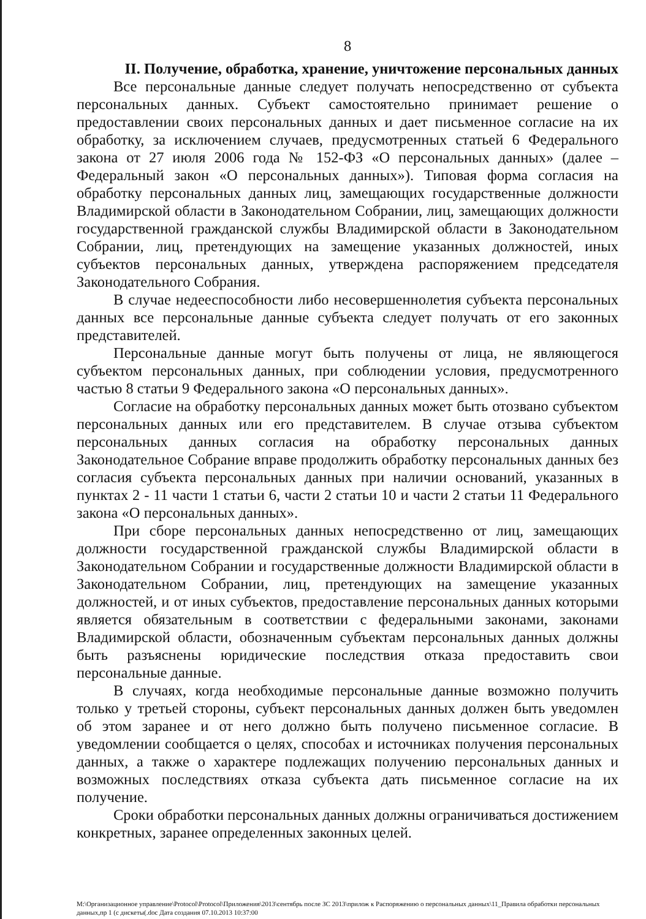8
II. Получение, обработка, хранение, уничтожение персональных данных
Все персональные данные следует получать непосредственно от субъекта персональных данных. Субъект самостоятельно принимает решение о предоставлении своих персональных данных и дает письменное согласие на их обработку, за исключением случаев, предусмотренных статьей 6 Федерального закона от 27 июля 2006 года № 152-ФЗ «О персональных данных» (далее – Федеральный закон «О персональных данных»). Типовая форма согласия на обработку персональных данных лиц, замещающих государственные должности Владимирской области в Законодательном Собрании, лиц, замещающих должности государственной гражданской службы Владимирской области в Законодательном Собрании, лиц, претендующих на замещение указанных должностей, иных субъектов персональных данных, утверждена распоряжением председателя Законодательного Собрания.
В случае недееспособности либо несовершеннолетия субъекта персональных данных все персональные данные субъекта следует получать от его законных представителей.
Персональные данные могут быть получены от лица, не являющегося субъектом персональных данных, при соблюдении условия, предусмотренного частью 8 статьи 9 Федерального закона «О персональных данных».
Согласие на обработку персональных данных может быть отозвано субъектом персональных данных или его представителем. В случае отзыва субъектом персональных данных согласия на обработку персональных данных Законодательное Собрание вправе продолжить обработку персональных данных без согласия субъекта персональных данных при наличии оснований, указанных в пунктах 2 - 11 части 1 статьи 6, части 2 статьи 10 и части 2 статьи 11 Федерального закона «О персональных данных».
При сборе персональных данных непосредственно от лиц, замещающих должности государственной гражданской службы Владимирской области в Законодательном Собрании и государственные должности Владимирской области в Законодательном Собрании, лиц, претендующих на замещение указанных должностей, и от иных субъектов, предоставление персональных данных которыми является обязательным в соответствии с федеральными законами, законами Владимирской области, обозначенным субъектам персональных данных должны быть разъяснены юридические последствия отказа предоставить свои персональные данные.
В случаях, когда необходимые персональные данные возможно получить только у третьей стороны, субъект персональных данных должен быть уведомлен об этом заранее и от него должно быть получено письменное согласие. В уведомлении сообщается о целях, способах и источниках получения персональных данных, а также о характере подлежащих получению персональных данных и возможных последствиях отказа субъекта дать письменное согласие на их получение.
Сроки обработки персональных данных должны ограничиваться достижением конкретных, заранее определенных законных целей.
M:\Организационное управление\Protocol\Protocol\Приложения\2013\сентябрь после ЗС 2013\прилож к Распоряжению о персональных данных\11_Правила обработки персональных данных,пр 1 (с дискеты(.doc Дата создания 07.10.2013 10:37:00